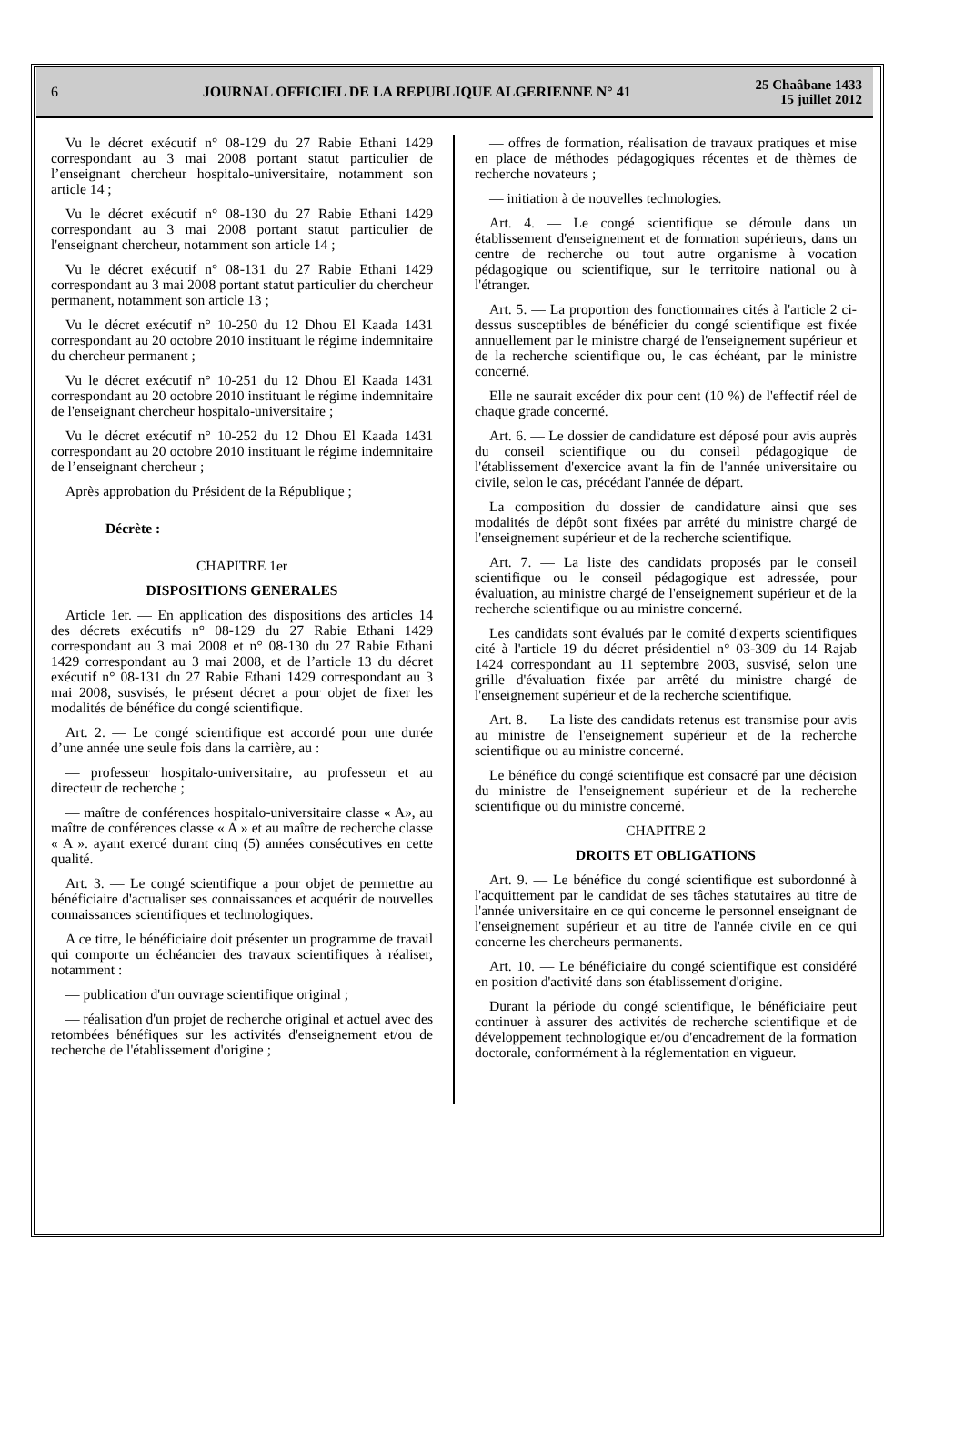6
JOURNAL OFFICIEL DE LA REPUBLIQUE ALGERIENNE N° 41
25 Chaâbane 1433
15 juillet 2012
Vu le décret exécutif n° 08-129 du 27 Rabie Ethani 1429 correspondant au 3 mai 2008 portant statut particulier de l’enseignant chercheur hospitalo-universitaire, notamment son article 14 ;
Vu le décret exécutif n° 08-130 du 27 Rabie Ethani 1429 correspondant au 3 mai 2008 portant statut particulier de l'enseignant chercheur, notamment son article 14 ;
Vu le décret exécutif n° 08-131 du 27 Rabie Ethani 1429 correspondant au 3 mai 2008 portant statut particulier du chercheur permanent, notamment son article 13 ;
Vu le décret exécutif n° 10-250 du 12 Dhou El Kaada 1431 correspondant au 20 octobre 2010 instituant le régime indemnitaire du chercheur permanent ;
Vu le décret exécutif n° 10-251 du 12 Dhou El Kaada 1431 correspondant au 20 octobre 2010 instituant le régime indemnitaire de l'enseignant chercheur hospitalo-universitaire ;
Vu le décret exécutif n° 10-252 du 12 Dhou El Kaada 1431 correspondant au 20 octobre 2010 instituant le régime indemnitaire de l’enseignant chercheur ;
Après approbation du Président de la République ;
Décrète :
CHAPITRE 1er
DISPOSITIONS GENERALES
Article 1er. — En application des dispositions des articles 14 des décrets exécutifs n° 08-129 du 27 Rabie Ethani 1429 correspondant au 3 mai 2008 et n° 08-130 du 27 Rabie Ethani 1429 correspondant au 3 mai 2008, et de l’article 13 du décret exécutif n° 08-131 du 27 Rabie Ethani 1429 correspondant au 3 mai 2008, susvisés, le présent décret a pour objet de fixer les modalités de bénéfice du congé scientifique.
Art. 2. — Le congé scientifique est accordé pour une durée d’une année une seule fois dans la carrière, au :
— professeur hospitalo-universitaire, au professeur et au directeur de recherche ;
— maître de conférences hospitalo-universitaire classe « A», au maître de conférences classe « A » et au maître de recherche classe « A ». ayant exercé durant cinq (5) années consécutives en cette qualité.
Art. 3. — Le congé scientifique a pour objet de permettre au bénéficiaire d'actualiser ses connaissances et acquérir de nouvelles connaissances scientifiques et technologiques.
A ce titre, le bénéficiaire doit présenter un programme de travail qui comporte un échéancier des travaux scientifiques à réaliser, notamment :
— publication d'un ouvrage scientifique original ;
— réalisation d'un projet de recherche original et actuel avec des retombées bénéfiques sur les activités d'enseignement et/ou de recherche de l'établissement d'origine ;
— offres de formation, réalisation de travaux pratiques et mise en place de méthodes pédagogiques récentes et de thèmes de recherche novateurs ;
— initiation à de nouvelles technologies.
Art. 4. — Le congé scientifique se déroule dans un établissement d'enseignement et de formation supérieurs, dans un centre de recherche ou tout autre organisme à vocation pédagogique ou scientifique, sur le territoire national ou à l'étranger.
Art. 5. — La proportion des fonctionnaires cités à l'article 2 ci-dessus susceptibles de bénéficier du congé scientifique est fixée annuellement par le ministre chargé de l'enseignement supérieur et de la recherche scientifique ou, le cas échéant, par le ministre concerné.
Elle ne saurait excéder dix pour cent (10 %) de l'effectif réel de chaque grade concerné.
Art. 6. — Le dossier de candidature est déposé pour avis auprès du conseil scientifique ou du conseil pédagogique de l'établissement d'exercice avant la fin de l'année universitaire ou civile, selon le cas, précédant l'année de départ.
La composition du dossier de candidature ainsi que ses modalités de dépôt sont fixées par arrêté du ministre chargé de l'enseignement supérieur et de la recherche scientifique.
Art. 7. — La liste des candidats proposés par le conseil scientifique ou le conseil pédagogique est adressée, pour évaluation, au ministre chargé de l'enseignement supérieur et de la recherche scientifique ou au ministre concerné.
Les candidats sont évalués par le comité d'experts scientifiques cité à l'article 19 du décret présidentiel n° 03-309 du 14 Rajab 1424 correspondant au 11 septembre 2003, susvisé, selon une grille d'évaluation fixée par arrêté du ministre chargé de l'enseignement supérieur et de la recherche scientifique.
Art. 8. — La liste des candidats retenus est transmise pour avis au ministre de l'enseignement supérieur et de la recherche scientifique ou au ministre concerné.
Le bénéfice du congé scientifique est consacré par une décision du ministre de l'enseignement supérieur et de la recherche scientifique ou du ministre concerné.
CHAPITRE 2
DROITS ET OBLIGATIONS
Art. 9. — Le bénéfice du congé scientifique est subordonné à l'acquittement par le candidat de ses tâches statutaires au titre de l'année universitaire en ce qui concerne le personnel enseignant de l'enseignement supérieur et au titre de l'année civile en ce qui concerne les chercheurs permanents.
Art. 10. — Le bénéficiaire du congé scientifique est considéré en position d'activité dans son établissement d'origine.
Durant la période du congé scientifique, le bénéficiaire peut continuer à assurer des activités de recherche scientifique et de développement technologique et/ou d'encadrement de la formation doctorale, conformément à la réglementation en vigueur.